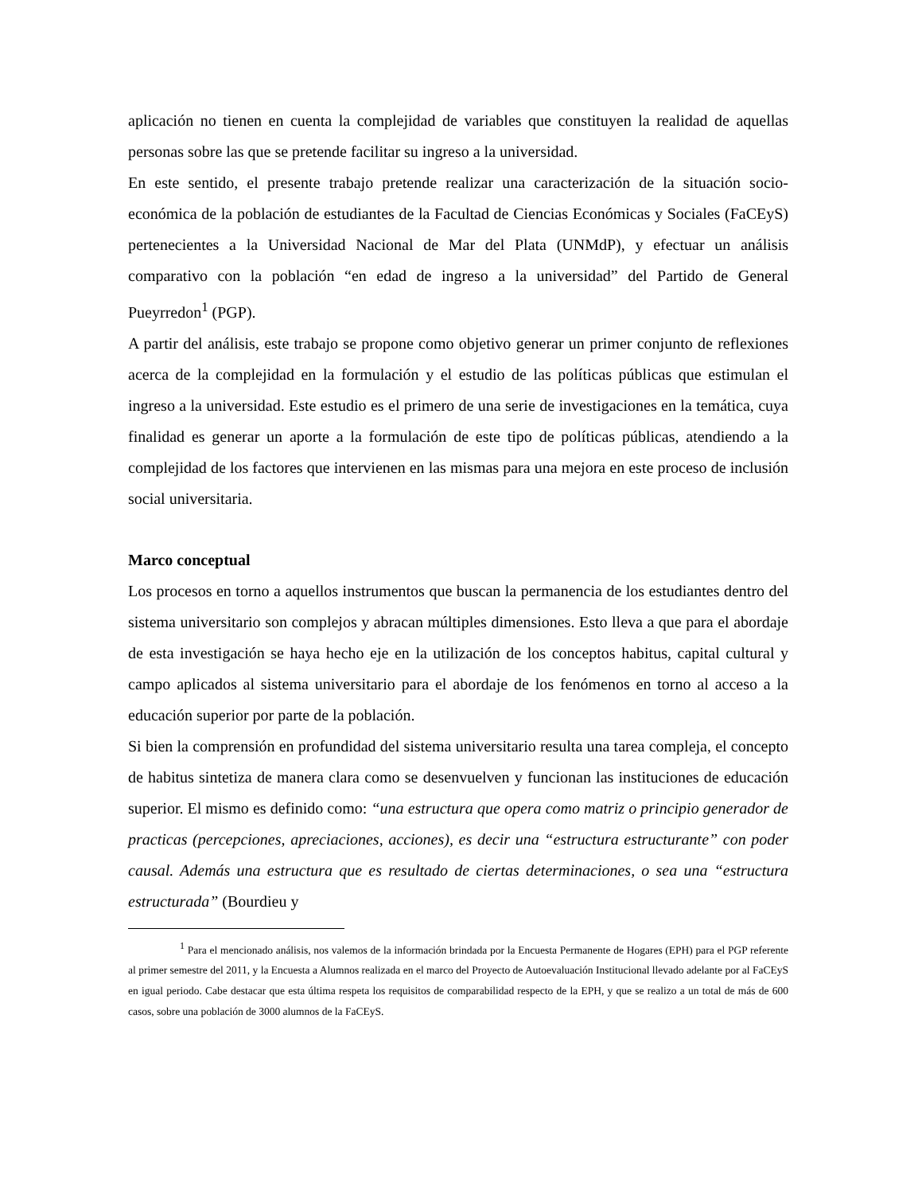aplicación no tienen en cuenta la complejidad de variables que constituyen la realidad de aquellas personas sobre las que se pretende facilitar su ingreso a la universidad.
En este sentido, el presente trabajo pretende realizar una caracterización de la situación socio-económica de la población de estudiantes de la Facultad de Ciencias Económicas y Sociales (FaCEyS) pertenecientes a la Universidad Nacional de Mar del Plata (UNMdP), y efectuar un análisis comparativo con la población “en edad de ingreso a la universidad” del Partido de General Pueyrredon<sup>1</sup> (PGP).
A partir del análisis, este trabajo se propone como objetivo generar un primer conjunto de reflexiones acerca de la complejidad en la formulación y el estudio de las políticas públicas que estimulan el ingreso a la universidad. Este estudio es el primero de una serie de investigaciones en la temática, cuya finalidad es generar un aporte a la formulación de este tipo de políticas públicas, atendiendo a la complejidad de los factores que intervienen en las mismas para una mejora en este proceso de inclusión social universitaria.
Marco conceptual
Los procesos en torno a aquellos instrumentos que buscan la permanencia de los estudiantes dentro del sistema universitario son complejos y abracan múltiples dimensiones. Esto lleva a que para el abordaje de esta investigación se haya hecho eje en la utilización de los conceptos habitus, capital cultural y campo aplicados al sistema universitario para el abordaje de los fenómenos en torno al acceso a la educación superior por parte de la población.
Si bien la comprensión en profundidad del sistema universitario resulta una tarea compleja, el concepto de habitus sintetiza de manera clara como se desenvuelven y funcionan las instituciones de educación superior. El mismo es definido como: “una estructura que opera como matriz o principio generador de practicas (percepciones, apreciaciones, acciones), es decir una “estructura estructurante” con poder causal. Además una estructura que es resultado de ciertas determinaciones, o sea una “estructura estructurada” (Bourdieu y
<sup>1</sup> Para el mencionado análisis, nos valemos de la información brindada por la Encuesta Permanente de Hogares (EPH) para el PGP referente al primer semestre del 2011, y la Encuesta a Alumnos realizada en el marco del Proyecto de Autoevaluación Institucional llevado adelante por al FaCEyS en igual periodo. Cabe destacar que esta última respeta los requisitos de comparabilidad respecto de la EPH, y que se realizo a un total de más de 600 casos, sobre una población de 3000 alumnos de la FaCEyS.